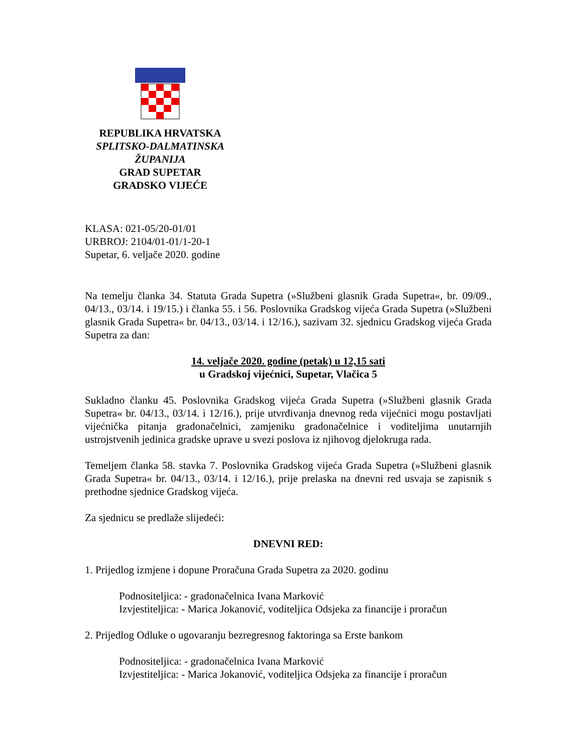REPUBLIKA HRVATSKA
SPLITSKO-DALMATINSKA ŽUPANIJA
GRAD SUPETAR
GRADSKO VIJEĆE
KLASA: 021-05/20-01/01
URBROJ: 2104/01-01/1-20-1
Supetar, 6. veljače 2020. godine
Na temelju članka 34. Statuta Grada Supetra (»Službeni glasnik Grada Supetra«, br. 09/09., 04/13., 03/14. i 19/15.) i članka 55. i 56. Poslovnika Gradskog vijeća Grada Supetra (»Službeni glasnik Grada Supetra« br. 04/13., 03/14. i 12/16.), sazivam 32. sjednicu Gradskog vijeća Grada Supetra za dan:
14. veljače 2020. godine (petak) u 12,15 sati
u Gradskoj vijećnici, Supetar, Vlačica 5
Sukladno članku 45. Poslovnika Gradskog vijeća Grada Supetra (»Službeni glasnik Grada Supetra« br. 04/13., 03/14. i 12/16.), prije utvrđivanja dnevnog reda vijećnici mogu postavljati vijećnička pitanja gradonačelnici, zamjeniku gradonačelnice i voditeljima unutarnjih ustrojstvenih jedinica gradske uprave u svezi poslova iz njihovog djelokruga rada.
Temeljem članka 58. stavka 7. Poslovnika Gradskog vijeća Grada Supetra (»Službeni glasnik Grada Supetra« br. 04/13., 03/14. i 12/16.), prije prelaska na dnevni red usvaja se zapisnik s prethodne sjednice Gradskog vijeća.
Za sjednicu se predlaže slijedeći:
DNEVNI RED:
1. Prijedlog izmjene i dopune Proračuna Grada Supetra za 2020. godinu
Podnositeljica: - gradonačelnica Ivana Marković
Izvjestiteljica: - Marica Jokanović, voditeljica Odsjeka za financije i proračun
2. Prijedlog Odluke o ugovaranju bezregresnog faktoringa sa Erste bankom
Podnositeljica: - gradonačelnica Ivana Marković
Izvjestiteljica: - Marica Jokanović, voditeljica Odsjeka za financije i proračun